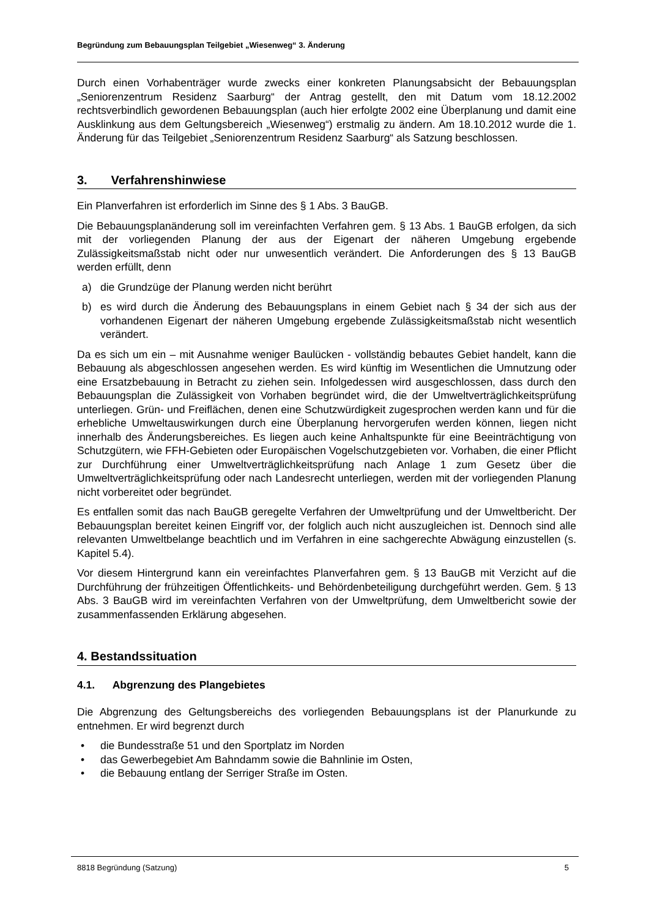Begründung zum Bebauungsplan Teilgebiet „Wiesenweg“ 3. Änderung
Durch einen Vorhabenträger wurde zwecks einer konkreten Planungsabsicht der Bebauungsplan „Seniorenzentrum Residenz Saarburg“ der Antrag gestellt, den mit Datum vom 18.12.2002 rechtsverbindlich gewordenen Bebauungsplan (auch hier erfolgte 2002 eine Überplanung und damit eine Ausklinkung aus dem Geltungsbereich „Wiesenweg“) erstmalig zu ändern. Am 18.10.2012 wurde die 1. Änderung für das Teilgebiet „Seniorenzentrum Residenz Saarburg“ als Satzung beschlossen.
3. Verfahrenshinwiese
Ein Planverfahren ist erforderlich im Sinne des § 1 Abs. 3 BauGB.
Die Bebauungsplanänderung soll im vereinfachten Verfahren gem. § 13 Abs. 1 BauGB erfolgen, da sich mit der vorliegenden Planung der aus der Eigenart der näheren Umgebung ergebende Zulässigkeitsmaßstab nicht oder nur unwesentlich verändert. Die Anforderungen des § 13 BauGB werden erfüllt, denn
a) die Grundzüge der Planung werden nicht berührt
b) es wird durch die Änderung des Bebauungsplans in einem Gebiet nach § 34 der sich aus der vorhandenen Eigenart der näheren Umgebung ergebende Zulässigkeitsmaßstab nicht wesentlich verändert.
Da es sich um ein – mit Ausnahme weniger Baulücken - vollständig bebautes Gebiet handelt, kann die Bebauung als abgeschlossen angesehen werden. Es wird künftig im Wesentlichen die Umnutzung oder eine Ersatzbebauung in Betracht zu ziehen sein. Infolgedessen wird ausgeschlossen, dass durch den Bebauungsplan die Zulässigkeit von Vorhaben begründet wird, die der Umweltverträglichkeitsprüfung unterliegen. Grün- und Freiflächen, denen eine Schutzwürdigkeit zugesprochen werden kann und für die erhebliche Umweltauswirkungen durch eine Überplanung hervorgerufen werden können, liegen nicht innerhalb des Änderungsbereiches. Es liegen auch keine Anhaltspunkte für eine Beeinträchtigung von Schutzgütern, wie FFH-Gebieten oder Europäischen Vogelschutzgebieten vor. Vorhaben, die einer Pflicht zur Durchführung einer Umweltverträglichkeitsprüfung nach Anlage 1 zum Gesetz über die Umweltverträglichkeitsprüfung oder nach Landesrecht unterliegen, werden mit der vorliegenden Planung nicht vorbereitet oder begründet.
Es entfallen somit das nach BauGB geregelte Verfahren der Umweltprüfung und der Umweltbericht. Der Bebauungsplan bereitet keinen Eingriff vor, der folglich auch nicht auszugleichen ist. Dennoch sind alle relevanten Umweltbelange beachtlich und im Verfahren in eine sachgerechte Abwägung einzustellen (s. Kapitel 5.4).
Vor diesem Hintergrund kann ein vereinfachtes Planverfahren gem. § 13 BauGB mit Verzicht auf die Durchführung der frühzeitigen Öffentlichkeits- und Behördenbeteiligung durchgeführt werden. Gem. § 13 Abs. 3 BauGB wird im vereinfachten Verfahren von der Umweltprüfung, dem Umweltbericht sowie der zusammenfassenden Erklärung abgesehen.
4. Bestandssituation
4.1. Abgrenzung des Plangebietes
Die Abgrenzung des Geltungsbereichs des vorliegenden Bebauungsplans ist der Planurkunde zu entnehmen. Er wird begrenzt durch
• die Bundesstraße 51 und den Sportplatz im Norden
• das Gewerbegebiet Am Bahndamm sowie die Bahnlinie im Osten,
• die Bebauung entlang der Serriger Straße im Osten.
8818 Begründung (Satzung) 5